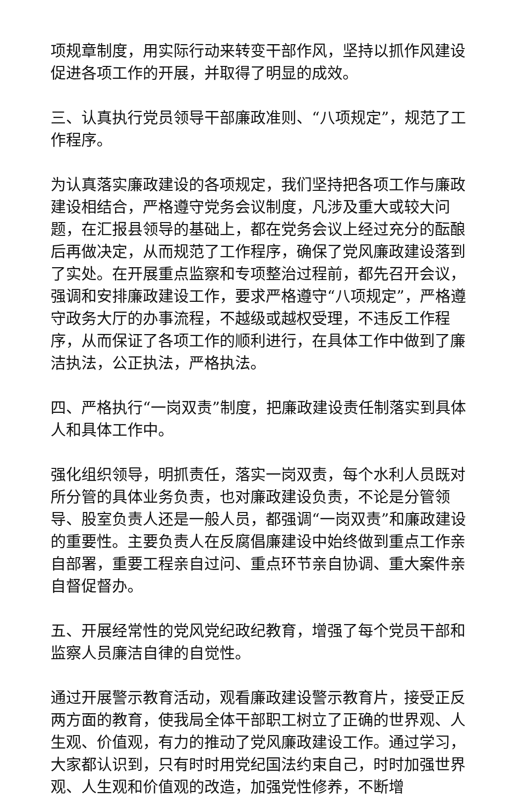项规章制度，用实际行动来转变干部作风，坚持以抓作风建设促进各项工作的开展，并取得了明显的成效。
三、认真执行党员领导干部廉政准则、“八项规定”，规范了工作程序。
为认真落实廉政建设的各项规定，我们坚持把各项工作与廉政建设相结合，严格遵守党务会议制度，凡涉及重大或较大问题，在汇报县领导的基础上，都在党务会议上经过充分的酝酿后再做决定，从而规范了工作程序，确保了党风廉政建设落到了实处。在开展重点监察和专项整治过程前，都先召开会议，强调和安排廉政建设工作，要求严格遵守“八项规定”，严格遵守政务大厅的办事流程，不越级或越权受理，不违反工作程序，从而保证了各项工作的顺利进行，在具体工作中做到了廉洁执法，公正执法，严格执法。
四、严格执行“一岗双责”制度，把廉政建设责任制落实到具体人和具体工作中。
强化组织领导，明抓责任，落实一岗双责，每个水利人员既对所分管的具体业务负责，也对廉政建设负责，不论是分管领导、股室负责人还是一般人员，都强调“一岗双责”和廉政建设的重要性。主要负责人在反腐倡廉建设中始终做到重点工作亲自部署，重要工程亲自过问、重点环节亲自协调、重大案件亲自督促督办。
五、开展经常性的党风党纪政纪教育，增强了每个党员干部和监察人员廉洁自律的自觉性。
通过开展警示教育活动，观看廉政建设警示教育片，接受正反两方面的教育，使我局全体干部职工树立了正确的世界观、人生观、价值观，有力的推动了党风廉政建设工作。通过学习，大家都认识到，只有时时用党纪国法约束自己，时时加强世界观、人生观和价值观的改造，加强党性修养，不断增